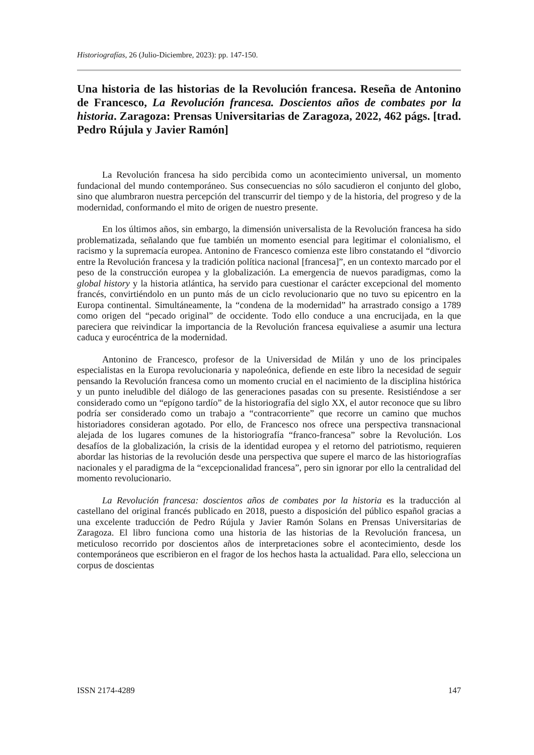Historiografías, 26 (Julio-Diciembre, 2023): pp. 147-150.
Una historia de las historias de la Revolución francesa. Reseña de Antonino de Francesco, La Revolución francesa. Doscientos años de combates por la historia. Zaragoza: Prensas Universitarias de Zaragoza, 2022, 462 págs. [trad. Pedro Rújula y Javier Ramón]
La Revolución francesa ha sido percibida como un acontecimiento universal, un momento fundacional del mundo contemporáneo. Sus consecuencias no sólo sacudieron el conjunto del globo, sino que alumbraron nuestra percepción del transcurrir del tiempo y de la historia, del progreso y de la modernidad, conformando el mito de origen de nuestro presente.
En los últimos años, sin embargo, la dimensión universalista de la Revolución francesa ha sido problematizada, señalando que fue también un momento esencial para legitimar el colonialismo, el racismo y la supremacía europea. Antonino de Francesco comienza este libro constatando el “divorcio entre la Revolución francesa y la tradición política nacional [francesa]”, en un contexto marcado por el peso de la construcción europea y la globalización. La emergencia de nuevos paradigmas, como la global history y la historia atlántica, ha servido para cuestionar el carácter excepcional del momento francés, convirtiéndolo en un punto más de un ciclo revolucionario que no tuvo su epicentro en la Europa continental. Simultáneamente, la “condena de la modernidad” ha arrastrado consigo a 1789 como origen del “pecado original” de occidente. Todo ello conduce a una encrucijada, en la que pareciera que reivindicar la importancia de la Revolución francesa equivaliese a asumir una lectura caduca y eurocéntrica de la modernidad.
Antonino de Francesco, profesor de la Universidad de Milán y uno de los principales especialistas en la Europa revolucionaria y napoleónica, defiende en este libro la necesidad de seguir pensando la Revolución francesa como un momento crucial en el nacimiento de la disciplina histórica y un punto ineludible del diálogo de las generaciones pasadas con su presente. Resistiéndose a ser considerado como un “epígono tardío” de la historiografía del siglo XX, el autor reconoce que su libro podría ser considerado como un trabajo a “contracorriente” que recorre un camino que muchos historiadores consideran agotado. Por ello, de Francesco nos ofrece una perspectiva transnacional alejada de los lugares comunes de la historiografía “franco-francesa” sobre la Revolución. Los desafíos de la globalización, la crisis de la identidad europea y el retorno del patriotismo, requieren abordar las historias de la revolución desde una perspectiva que supere el marco de las historiografías nacionales y el paradigma de la “excepcionalidad francesa”, pero sin ignorar por ello la centralidad del momento revolucionario.
La Revolución francesa: doscientos años de combates por la historia es la traducción al castellano del original francés publicado en 2018, puesto a disposición del público español gracias a una excelente traducción de Pedro Rújula y Javier Ramón Solans en Prensas Universitarias de Zaragoza. El libro funciona como una historia de las historias de la Revolución francesa, un meticuloso recorrido por doscientos años de interpretaciones sobre el acontecimiento, desde los contemporáneos que escribieron en el fragor de los hechos hasta la actualidad. Para ello, selecciona un corpus de doscientas
ISSN 2174-4289 147